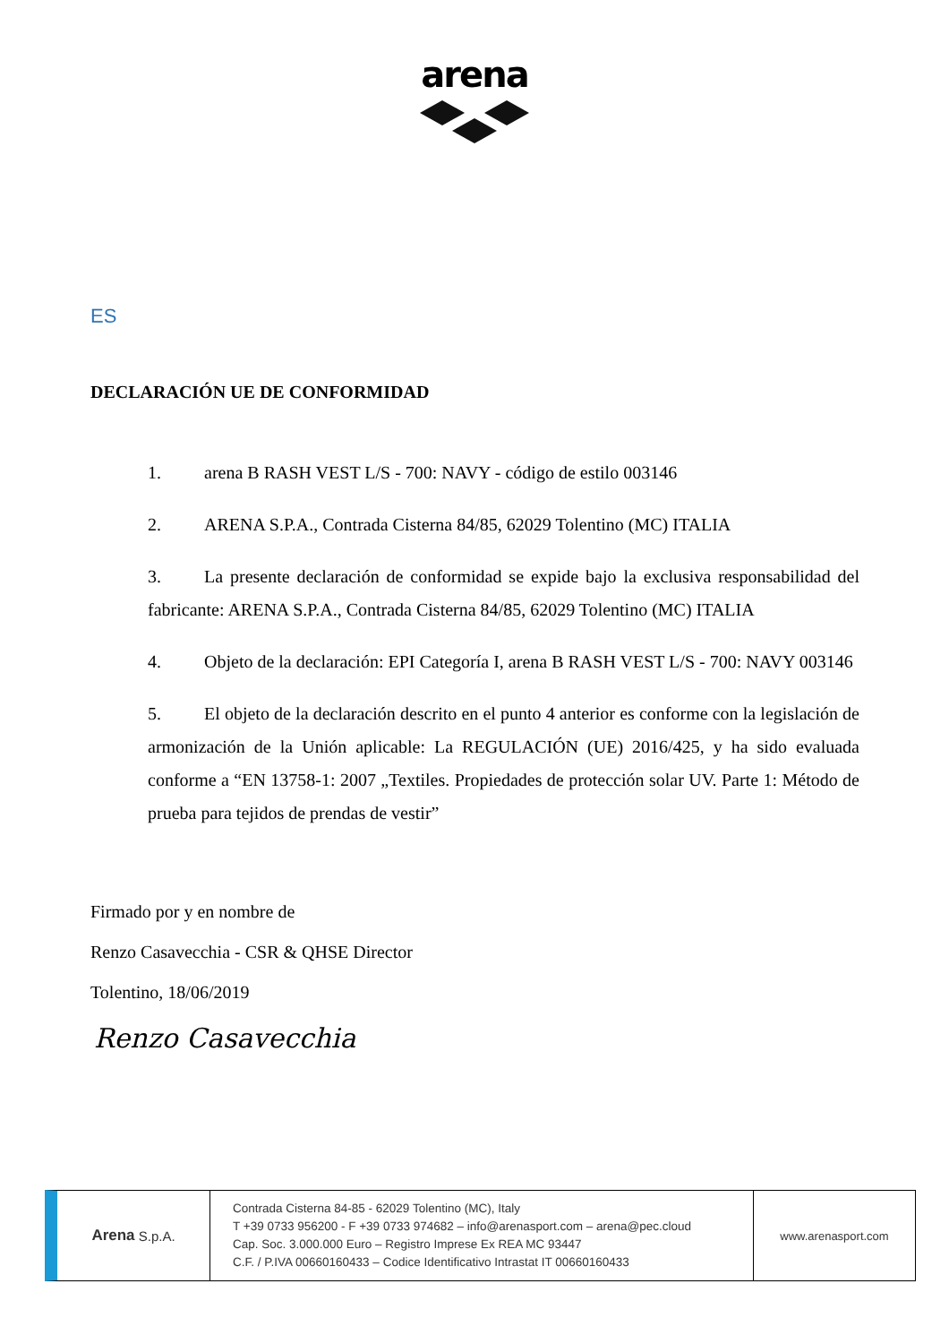arena
ES
DECLARACIÓN UE DE CONFORMIDAD
1. arena B RASH VEST L/S - 700: NAVY - código de estilo 003146
2. ARENA S.P.A., Contrada Cisterna 84/85, 62029 Tolentino (MC) ITALIA
3. La presente declaración de conformidad se expide bajo la exclusiva responsabilidad del fabricante: ARENA S.P.A., Contrada Cisterna 84/85, 62029 Tolentino (MC) ITALIA
4. Objeto de la declaración: EPI Categoría I, arena B RASH VEST L/S - 700: NAVY 003146
5. El objeto de la declaración descrito en el punto 4 anterior es conforme con la legislación de armonización de la Unión aplicable: La REGULACIÓN (UE) 2016/425, y ha sido evaluada conforme a “EN 13758-1: 2007 „Textiles. Propiedades de protección solar UV. Parte 1: Método de prueba para tejidos de prendas de vestir”
Firmado por y en nombre de
Renzo Casavecchia - CSR & QHSE Director
Tolentino, 18/06/2019
Renzo Casavecchia
Arena S.p.A.
Contrada Cisterna 84-85 - 62029 Tolentino (MC), Italy
T +39 0733 956200 - F +39 0733 974682 – info@arenasport.com – arena@pec.cloud
Cap. Soc. 3.000.000 Euro – Registro Imprese Ex REA MC 93447
C.F. / P.IVA 00660160433 – Codice Identificativo Intrastat IT 00660160433
www.arenasport.com